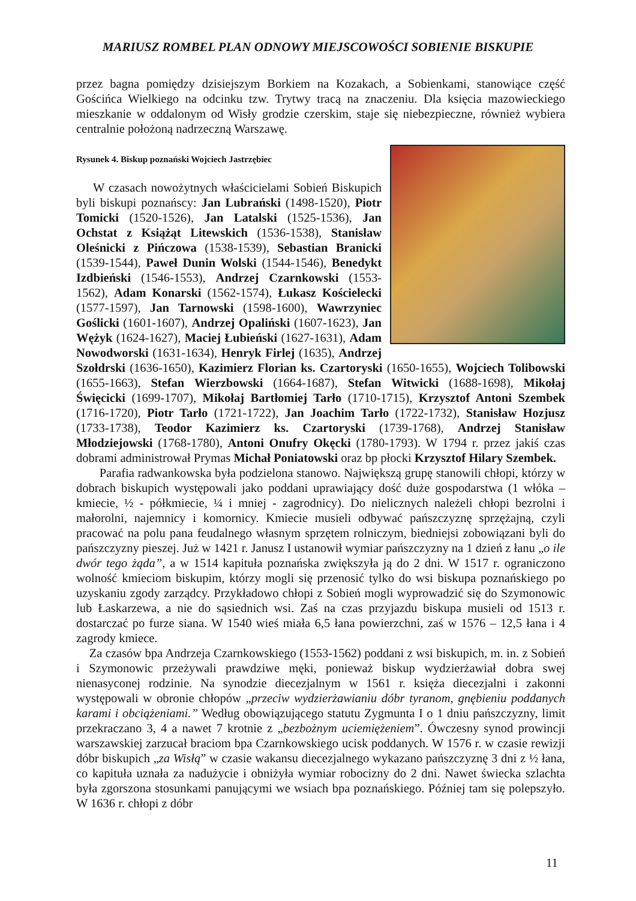MARIUSZ ROMBEL PLAN ODNOWY MIEJSCOWOŚCI SOBIENIE BISKUPIE
przez bagna pomiędzy dzisiejszym Borkiem na Kozakach, a Sobienkami, stanowiące część Gościńca Wielkiego na odcinku tzw. Trytwy tracą na znaczeniu. Dla księcia mazowieckiego mieszkanie w oddalonym od Wisły grodzie czerskim, staje się niebezpieczne, również wybiera centralnie położoną nadrzeczną Warszawę.
Rysunek 4. Biskup poznański Wojciech Jastrzębiec
W czasach nowożytnych właścicielami Sobień Biskupich byli biskupi poznańscy: Jan Lubrański (1498-1520), Piotr Tomicki (1520-1526), Jan Latalski (1525-1536), Jan Ochstat z Książąt Litewskich (1536-1538), Stanisław Oleśnicki z Pińczowa (1538-1539), Sebastian Branicki (1539-1544), Paweł Dunin Wolski (1544-1546), Benedykt Izdbieński (1546-1553), Andrzej Czarnkowski (1553-1562), Adam Konarski (1562-1574), Łukasz Kościelecki (1577-1597), Jan Tarnowski (1598-1600), Wawrzyniec Goślicki (1601-1607), Andrzej Opaliński (1607-1623), Jan Wężyk (1624-1627), Maciej Łubieński (1627-1631), Adam Nowodworski (1631-1634), Henryk Firlej (1635), Andrzej Szołdrski (1636-1650), Kazimierz Florian ks. Czartoryski (1650-1655), Wojciech Tolibowski (1655-1663), Stefan Wierzbowski (1664-1687), Stefan Witwicki (1688-1698), Mikołaj Święcicki (1699-1707), Mikołaj Bartłomiej Tarło (1710-1715), Krzysztof Antoni Szembek (1716-1720), Piotr Tarło (1721-1722), Jan Joachim Tarło (1722-1732), Stanisław Hozjusz (1733-1738), Teodor Kazimierz ks. Czartoryski (1739-1768), Andrzej Stanisław Młodziejowski (1768-1780), Antoni Onufry Okęcki (1780-1793). W 1794 r. przez jakiś czas dobrami administrował Prymas Michał Poniatowski oraz bp płocki Krzysztof Hilary Szembek.
Parafia radwankowska była podzielona stanowo. Największą grupę stanowili chłopi, którzy w dobrach biskupich występowali jako poddani uprawiający dość duże gospodarstwa (1 włóka – kmiecie, ½ - półkmiecie, ¼ i mniej - zagrodnicy). Do nielicznych należeli chłopi bezrolni i małorolni, najemnicy i komornicy. Kmiecie musieli odbywać pańszczyznę sprzężajną, czyli pracować na polu pana feudalnego własnym sprzętem rolniczym, biedniejsi zobowiązani byli do pańszczyzny pieszej. Już w 1421 r. Janusz I ustanowił wymiar pańszczyzny na 1 dzień z łanu „o ile dwór tego żąda”, a w 1514 kapituła poznańska zwiększyła ją do 2 dni. W 1517 r. ograniczono wolność kmieciom biskupim, którzy mogli się przenosić tylko do wsi biskupa poznańskiego po uzyskaniu zgody zarządcy. Przykładowo chłopi z Sobień mogli wyprowadzić się do Szymonowic lub Łaskarzewa, a nie do sąsiednich wsi. Zaś na czas przyjazdu biskupa musieli od 1513 r. dostarczać po furze siana. W 1540 wieś miała 6,5 łana powierzchni, zaś w 1576 – 12,5 łana i 4 zagrody kmiece.
Za czasów bpa Andrzeja Czarnkowskiego (1553-1562) poddani z wsi biskupich, m. in. z Sobień i Szymonowic przeżywali prawdziwe męki, ponieważ biskup wydzierżawiał dobra swej nienasyconej rodzinie. Na synodzie diecezjalnym w 1561 r. księża diecezjalni i zakonni występowali w obronie chłopów „przeciw wydzierżawianiu dóbr tyranom, gnębieniu poddanych karami i obciążeniami.” Według obowiązującego statutu Zygmunta I o 1 dniu pańszczyzny, limit przekraczano 3, 4 a nawet 7 krotnie z „bezbożnym uciemiężeniem”. Ówczesny synod prowincji warszawskiej zarzucał braciom bpa Czarnkowskiego ucisk poddanych. W 1576 r. w czasie rewizji dóbr biskupich „za Wisłą” w czasie wakansu diecezjalnego wykazano pańszczyznę 3 dni z ½ łana, co kapituła uznała za nadużycie i obniżyła wymiar robocizny do 2 dni. Nawet świecka szlachta była zgorszona stosunkami panującymi we wsiach bpa poznańskiego. Później tam się polepszyło. W 1636 r. chłopi z dóbr
11